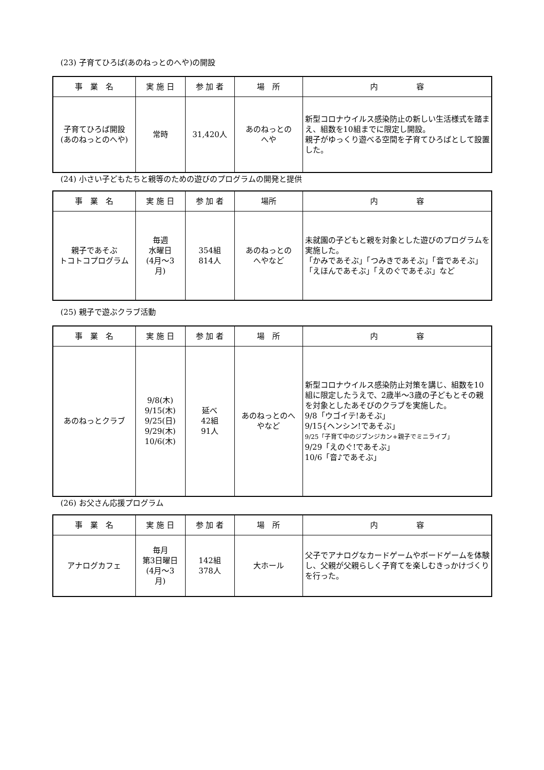(23) 子育てひろば(あのねっとのへや)の開設
| 事 業 名 | 実 施 日 | 参 加 者 | 場 所 | 内 容 |
| --- | --- | --- | --- | --- |
| 子育てひろば開設 (あのねっとのへや) | 常時 | 31,420人 | あのねっとの へや | 新型コロナウイルス感染防止の新しい生活様式を踏まえ、組数を10組までに限定し開設。 親子がゆっくり遊べる空間を子育てひろばとして設置した。 |
(24) 小さい子どもたちと親等のための遊びのプログラムの開発と提供
| 事 業 名 | 実 施 日 | 参 加 者 | 場所 | 内 容 |
| --- | --- | --- | --- | --- |
| 親子であそぶ トコトコプログラム | 毎週 水曜日 (4月～3 月) | 354組 814人 | あのねっとの へやなど | 未就園の子どもと親を対象とした遊びのプログラムを実施した。 「かみであそぶ」「つみきであそぶ」「音であそぶ」 「えほんであそぶ」「えのぐであそぶ」など |
(25) 親子で遊ぶクラブ活動
| 事 業 名 | 実 施 日 | 参 加 者 | 場 所 | 内 容 |
| --- | --- | --- | --- | --- |
| あのねっとクラブ | 9/8(木) 9/15(木) 9/25(日) 9/29(木) 10/6(木) | 延べ 42組 91人 | あのねっとのへ やなど | 新型コロナウイルス感染防止対策を講じ、組数を10組に限定したうえで、2歳半～3歳の子どもとその親を対象としたあそびのクラブを実施した。 9/8「ウゴイテ!あそぶ」 9/15{ヘンシン!であそぶ」 9/25「子育て中のジブンジカン+親子でミニライブ」 9/29「えのぐ!であそぶ」 10/6「音♪であそぶ」 |
(26) お父さん応援プログラム
| 事 業 名 | 実 施 日 | 参 加 者 | 場 所 | 内 容 |
| --- | --- | --- | --- | --- |
| アナログカフェ | 毎月 第3日曜日 (4月～3 月) | 142組 378人 | 大ホール | 父子でアナログなカードゲームやボードゲームを体験し、父親が父親らしく子育てを楽しむきっかけづくりを行った。 |